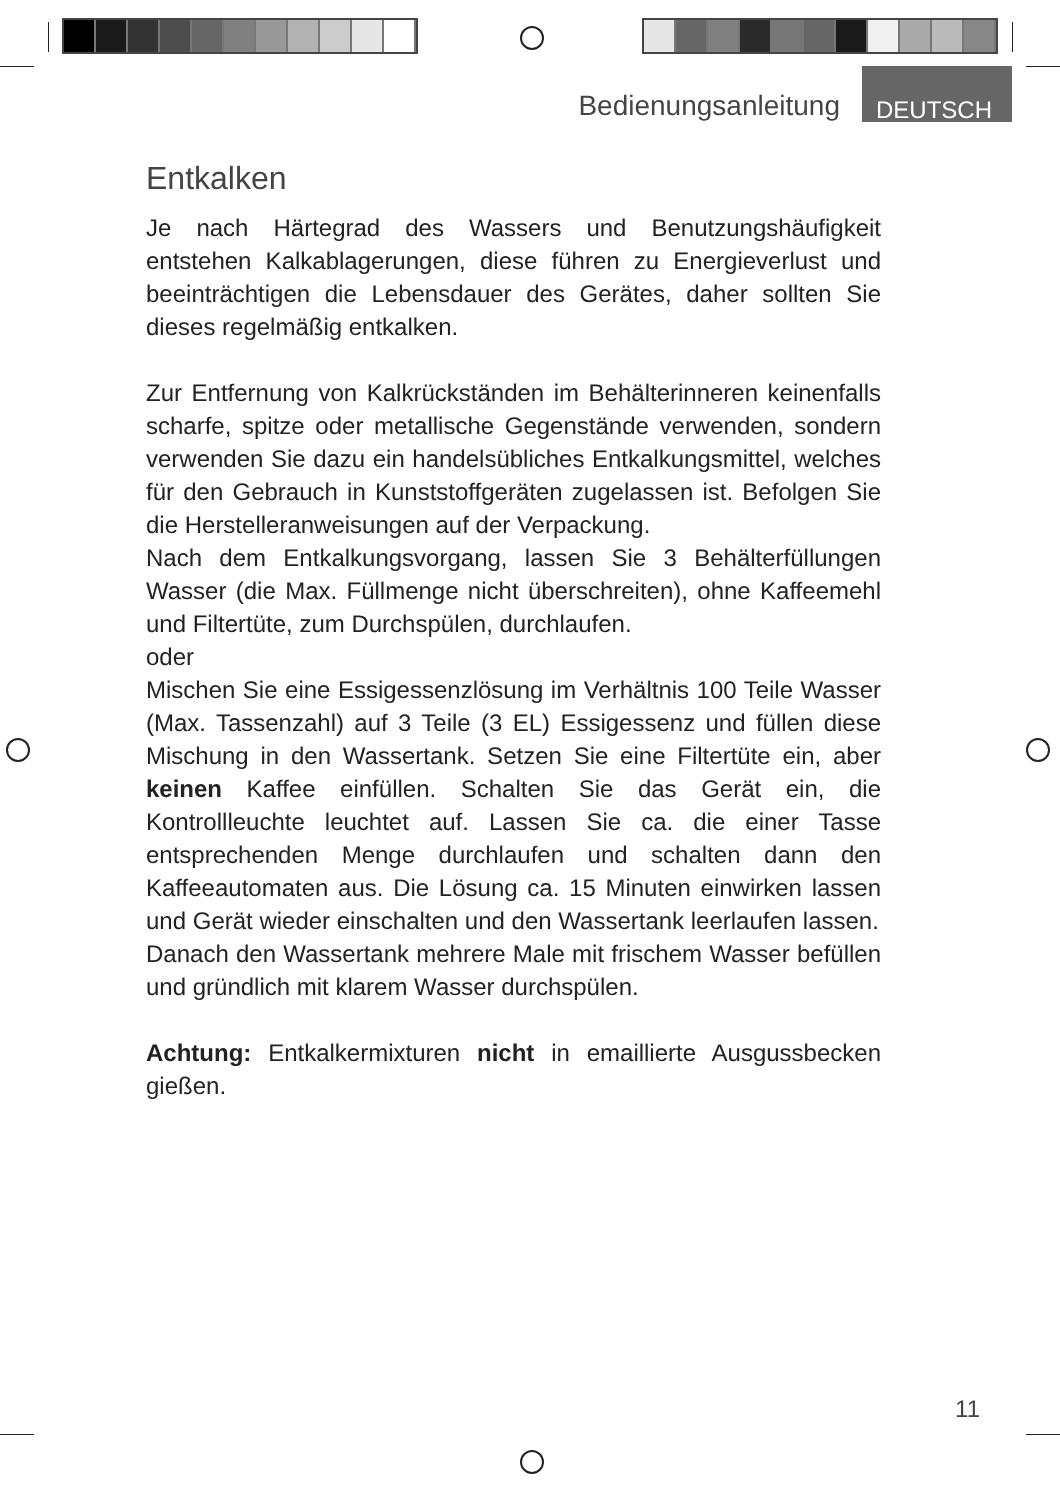Bedienungsanleitung DEUTSCH
Entkalken
Je nach Härtegrad des Wassers und Benutzungshäufigkeit entstehen Kalkablagerungen, diese führen zu Energieverlust und beeinträchtigen die Lebensdauer des Gerätes, daher sollten Sie dieses regelmäßig entkalken.
Zur Entfernung von Kalkrückständen im Behälterinneren keinenfalls scharfe, spitze oder metallische Gegenstände verwenden, sondern verwenden Sie dazu ein handelsübliches Entkalkungsmittel, welches für den Gebrauch in Kunststoffgeräten zugelassen ist. Befolgen Sie die Herstelleranweisungen auf der Verpackung.
Nach dem Entkalkungsvorgang, lassen Sie 3 Behälterfüllungen Wasser (die Max. Füllmenge nicht überschreiten), ohne Kaffeemehl und Filtertüte, zum Durchspülen, durchlaufen.
oder
Mischen Sie eine Essigessenzlösung im Verhältnis 100 Teile Wasser (Max. Tassenzahl) auf 3 Teile (3 EL) Essigessenz und füllen diese Mischung in den Wassertank. Setzen Sie eine Filtertüte ein, aber keinen Kaffee einfüllen. Schalten Sie das Gerät ein, die Kontrollleuchte leuchtet auf. Lassen Sie ca. die einer Tasse entsprechenden Menge durchlaufen und schalten dann den Kaffeeautomaten aus. Die Lösung ca. 15 Minuten einwirken lassen und Gerät wieder einschalten und den Wassertank leerlaufen lassen.
Danach den Wassertank mehrere Male mit frischem Wasser befüllen und gründlich mit klarem Wasser durchspülen.
Achtung: Entkalkermixturen nicht in emaillierte Ausgussbecken gießen.
11